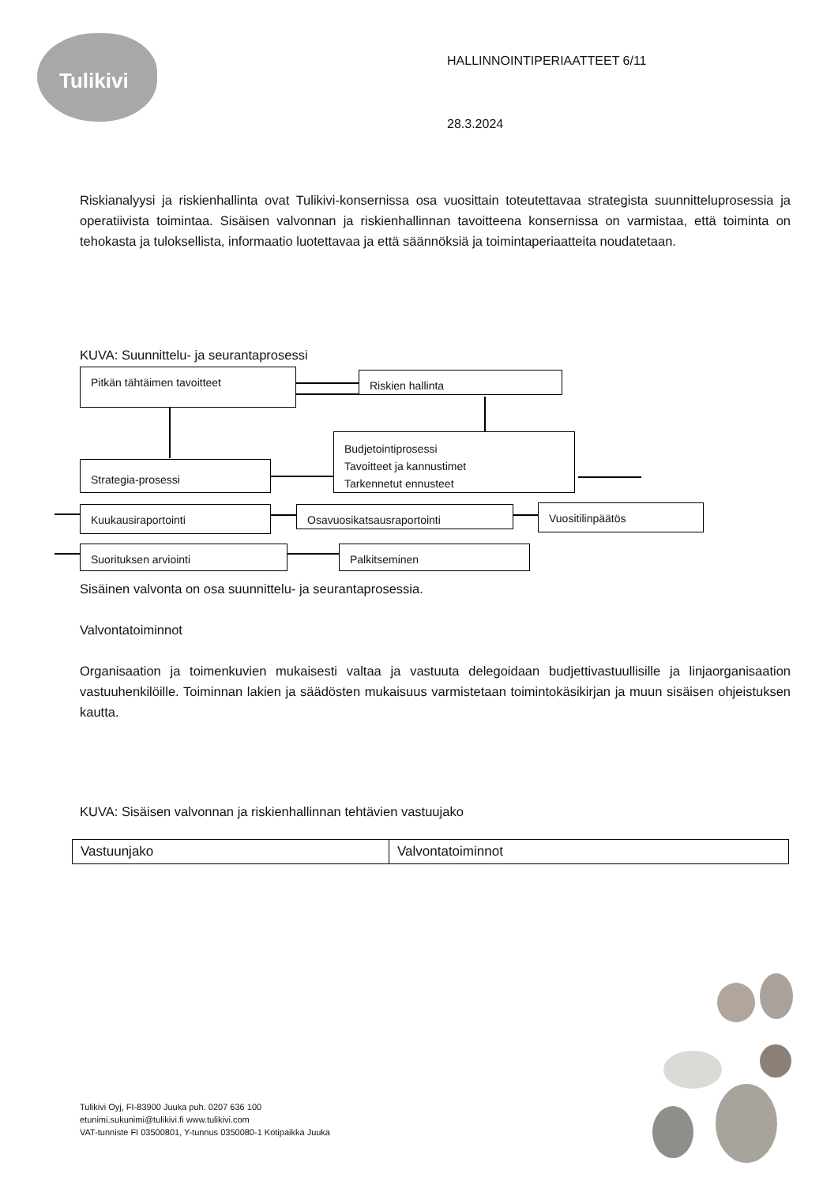Tulikivi
HALLINNOINTIPERIAATTEET 6/11
28.3.2024
Riskianalyysi ja riskienhallinta ovat Tulikivi-konsernissa osa vuosittain toteutettavaa strategista suunnitteluprosessia ja operatiivista toimintaa. Sisäisen valvonnan ja riskienhallinnan tavoitteena konsernissa on varmistaa, että toiminta on tehokasta ja tuloksellista, informaatio luotettavaa ja että säännöksiä ja toimintaperiaatteita noudatetaan.
KUVA: Suunnittelu- ja seurantaprosessi
Pitkän tähtäimen tavoitteet Riskien hallinta
Budjetointiprosessi
Tavoitteet ja kannustimet
Tarkennetut ennusteet
Strategia-prosessi
Kuukausiraportointi Osavuosikatsausraportointi Vuositilinpäätös
Suorituksen arviointi Palkitseminen
Sisäinen valvonta on osa suunnittelu- ja seurantaprosessia.
Valvontatoiminnot
Organisaation ja toimenkuvien mukaisesti valtaa ja vastuuta delegoidaan budjettivastuullisille ja linjaorganisaation vastuuhenkilöille. Toiminnan lakien ja säädösten mukaisuus varmistetaan toimintokäsikirjan ja muun sisäisen ohjeistuksen kautta.
KUVA: Sisäisen valvonnan ja riskienhallinnan tehtävien vastuujako
| Vastuunjako | Valvontatoiminnot |
Tulikivi Oyj, FI-83900 Juuka puh. 0207 636 100
etunimi.sukunimi@tulikivi.fi www.tulikivi.com
VAT-tunniste FI 03500801, Y-tunnus 0350080-1 Kotipaikka Juuka